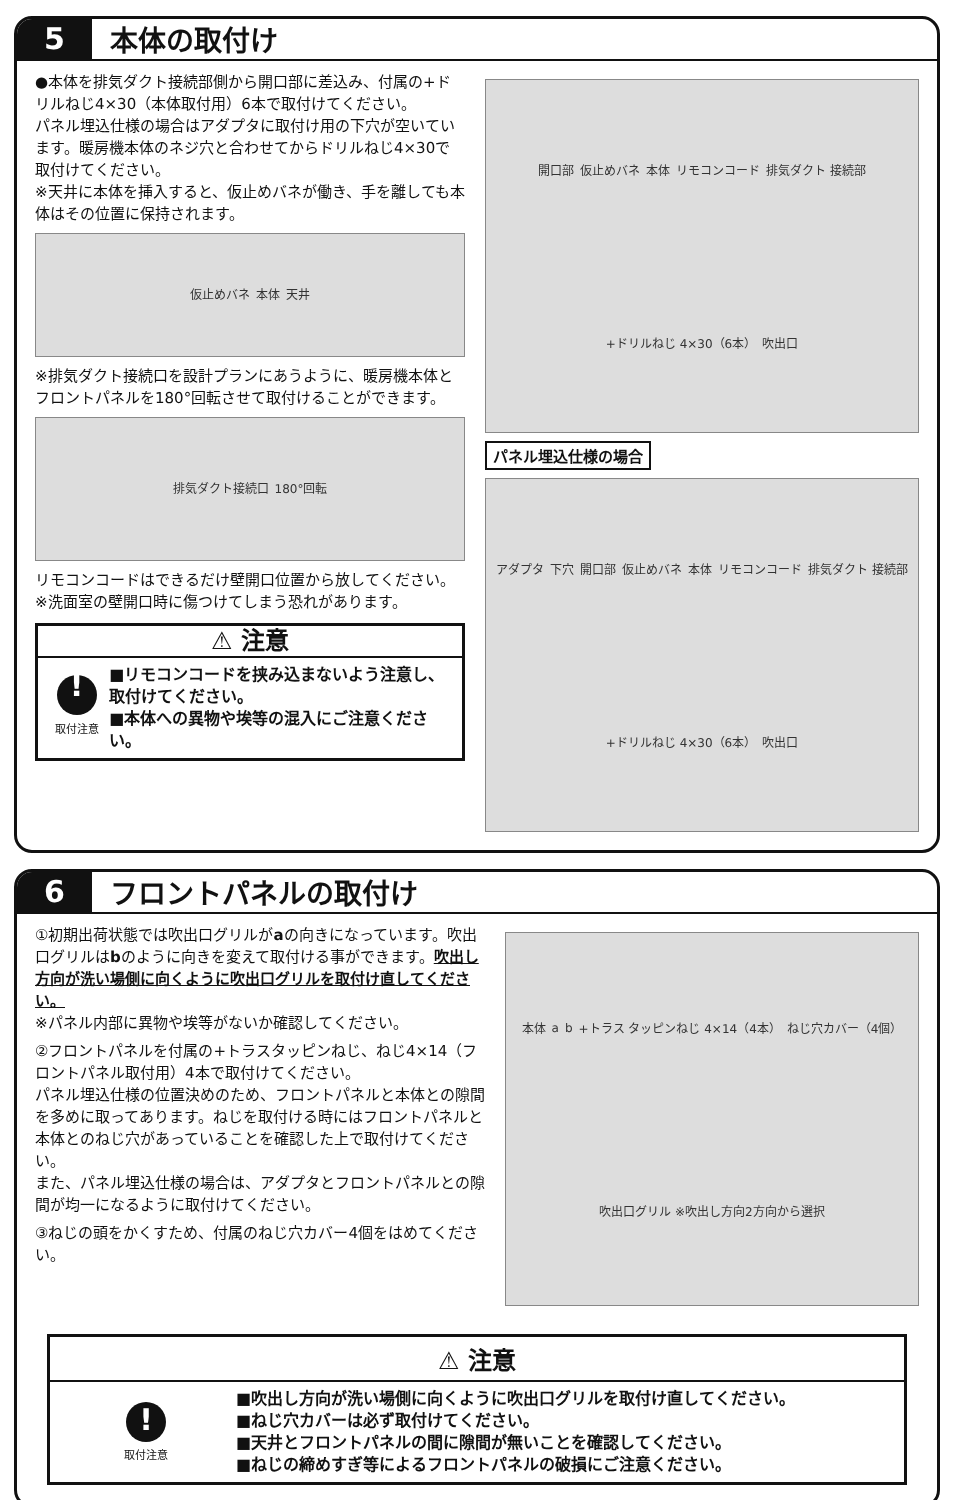5
本体の取付け
●本体を排気ダクト接続部側から開口部に差込み、付属の+ドリルねじ4×30（本体取付用）6本で取付けてください。
パネル埋込仕様の場合はアダプタに取付け用の下穴が空いています。暖房機本体のネジ穴と合わせてからドリルねじ4×30で取付けてください。
※天井に本体を挿入すると、仮止めバネが働き、手を離しても本体はその位置に保持されます。
仮止めバネ 本体 天井
※排気ダクト接続口を設計プランにあうように、暖房機本体とフロントパネルを180°回転させて取付けることができます。
排気ダクト接続口 180°回転
リモコンコードはできるだけ壁開口位置から放してください。
※洗面室の壁開口時に傷つけてしまう恐れがあります。
⚠ 注意
!
取付注意
■リモコンコードを挟み込まないよう注意し、取付けてください。
■本体への異物や埃等の混入にご注意ください。
開口部 仮止めバネ 本体 リモコンコード 排気ダクト 接続部 +ドリルねじ 4×30（6本） 吹出口
パネル埋込仕様の場合
アダプタ 下穴 開口部 仮止めバネ 本体 リモコンコード 排気ダクト 接続部 +ドリルねじ 4×30（6本） 吹出口
6
フロントパネルの取付け
①初期出荷状態では吹出口グリルがaの向きになっています。吹出口グリルはbのように向きを変えて取付ける事ができます。吹出し方向が洗い場側に向くように吹出口グリルを取付け直してください。
※パネル内部に異物や埃等がないか確認してください。
②フロントパネルを付属の+トラスタッピンねじ、ねじ4×14（フロントパネル取付用）4本で取付けてください。
パネル埋込仕様の位置決めのため、フロントパネルと本体との隙間を多めに取ってあります。ねじを取付ける時にはフロントパネルと本体とのねじ穴があっていることを確認した上で取付けてください。
また、パネル埋込仕様の場合は、アダプタとフロントパネルとの隙間が均一になるように取付けてください。
③ねじの頭をかくすため、付属のねじ穴カバー4個をはめてください。
本体 a b +トラス タッピンねじ 4×14（4本） ねじ穴カバー（4個） 吹出口グリル ※吹出し方向2方向から選択
⚠ 注意
!
取付注意
■吹出し方向が洗い場側に向くように吹出口グリルを取付け直してください。
■ねじ穴カバーは必ず取付けてください。
■天井とフロントパネルの間に隙間が無いことを確認してください。
■ねじの締めすぎ等によるフロントパネルの破損にご注意ください。